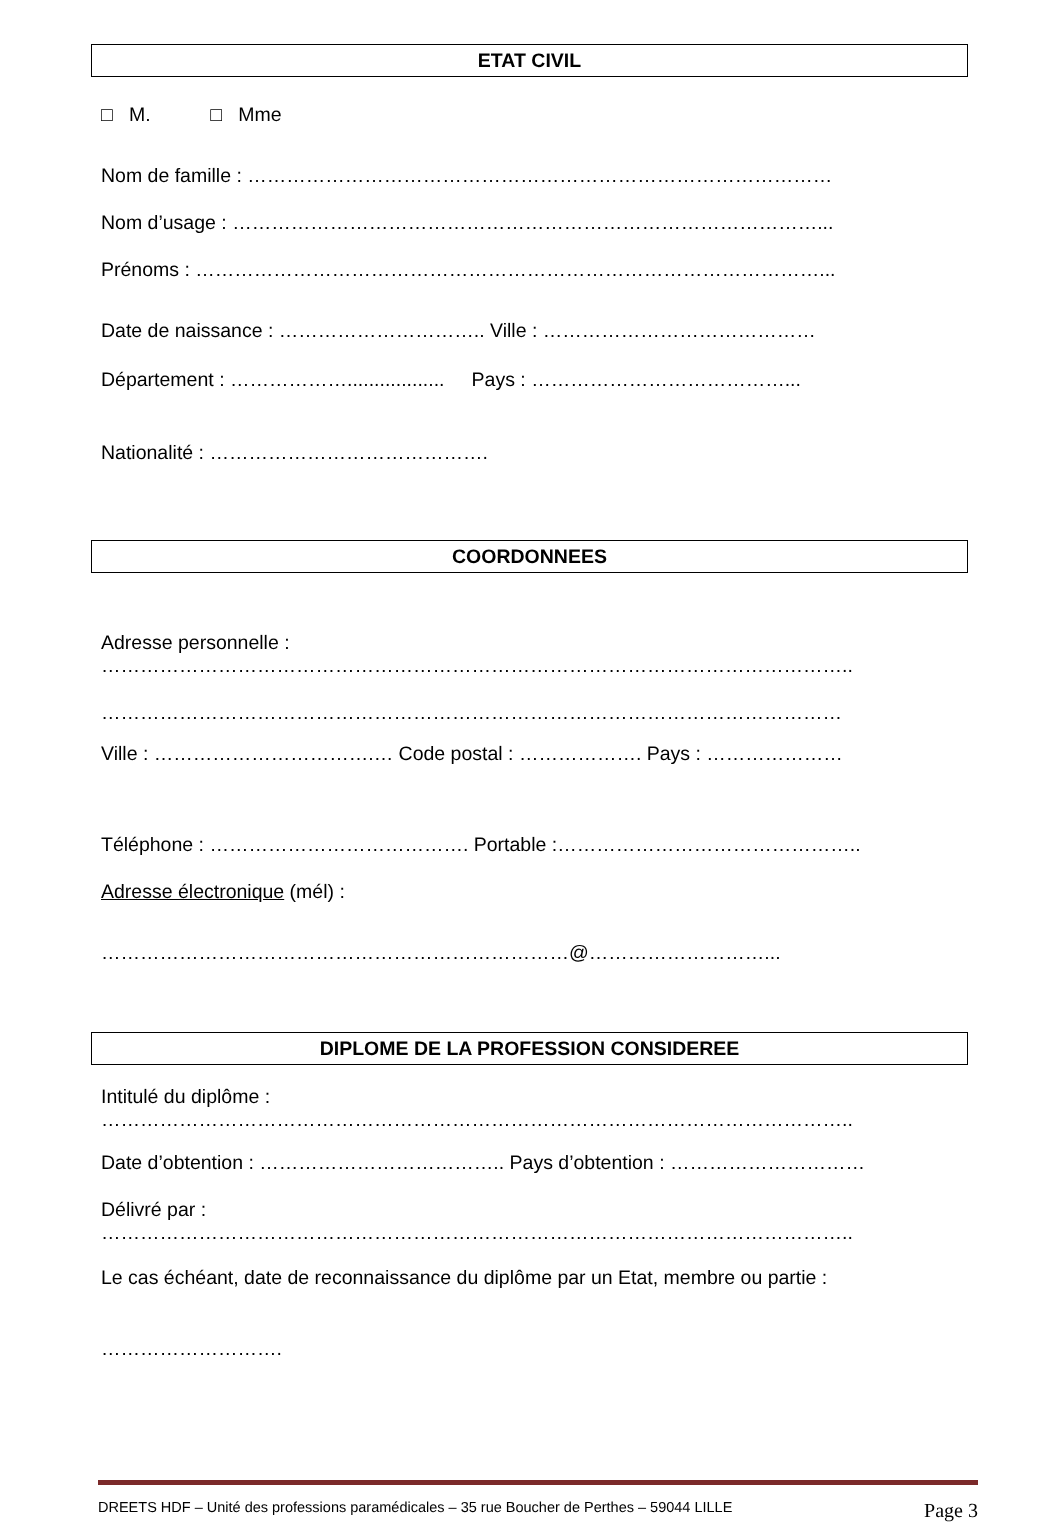ETAT CIVIL
□ M. □ Mme
Nom de famille : ………………………………………………………………………………
Nom d’usage : ………………………………………………………………………………...
Prénoms : ……………………………………………………………………………………...
Date de naissance : ………………………….. Ville : ……………………………………
Département : ……………….................. Pays : …………………………………...
Nationalité : …………………………………….
COORDONNEES
Adresse personnelle :
……………………………………………………………………………………………………..
……………………………………………………………………………………………………
Ville : …………………………….… Code postal : ………………. Pays : …………………
Téléphone : …………………………………. Portable :………………………………………..
Adresse électronique (mél) :
………………………………………………………………@………………………...
DIPLOME DE LA PROFESSION CONSIDEREE
Intitulé du diplôme :
……………………………………………………………………………………………………..
Date d’obtention : ……………………………….. Pays d’obtention : …………………………
Délivré par :
……………………………………………………………………………………………………..
Le cas échéant, date de reconnaissance du diplôme par un Etat, membre ou partie :
……………………….
DREETS HDF – Unité des professions paramédicales – 35 rue Boucher de Perthes – 59044 LILLE Page 3